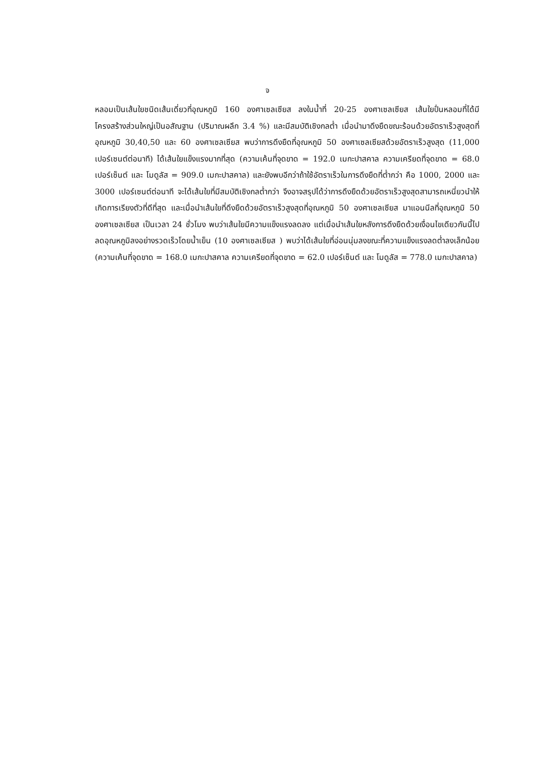จ
หลอมเป็นเส้นใยชนิดเส้นเดี่ยวที่อุณหภูมิ 160 องศาเซลเซียส ลงในน้ำที่ 20-25 องศาเซลเซียส เส้นใยปั่นหลอมที่ได้มีโครงสร้างส่วนใหญ่เป็นอสัณฐาน (ปริมาณผลึก 3.4 %) และมีสมบัติเชิงกลต่ำ เมื่อนำมาดึงยืดขณะร้อนด้วยอัตราเร็วสูงสุดที่อุณหภูมิ 30,40,50 และ 60 องศาเซลเซียส พบว่าการดึงยืดที่อุณหภูมิ 50 องศาเซลเซียสด้วยอัตราเร็วสูงสุด (11,000 เปอร์เซนต์ต่อนาที) ได้เส้นใยแข็งแรงมากที่สุด (ความเค้นที่จุดขาด = 192.0 เมกะปาสคาล ความเครียดที่จุดขาด = 68.0 เปอร์เซ็นต์ และ โมดูลัส = 909.0 เมกะปาสคาล) และยังพบอีกว่าถ้าใช้อัตราเร็วในการดึงยืดที่ต่ำกว่า คือ 1000, 2000 และ 3000 เปอร์เซนต์ต่อนาที จะได้เส้นใยที่มีสมบัติเชิงกลต่ำกว่า จึงอาจสรุปได้ว่าการดึงยืดด้วยอัตราเร็วสูงสุดสามารถเหนี่ยวนำให้เกิดการเรียงตัวที่ดีที่สุด และเมื่อนำเส้นใยที่ดึงยืดด้วยอัตราเร็วสูงสุดที่อุณหภูมิ 50 องศาเซลเซียส มาแอนนีลที่อุณหภูมิ 50 องศาเซลเซียส เป็นเวลา 24 ชั่วโมง พบว่าเส้นใยมีความแข็งแรงลดลง แต่เมื่อนำเส้นใยหลังการดึงยืดด้วยเงื่อนไขเดียวกันนี้ไปลดอุณหภูมิลงอย่างรวดเร็วโดยน้ำเย็น (10 องศาเซลเซียส ) พบว่าได้เส้นใยที่อ่อนนุ่มลงขณะที่ความแข็งแรงลดต่ำลงเล็กน้อย (ความเค้นที่จุดขาด = 168.0 เมกะปาสคาล ความเครียดที่จุดขาด = 62.0 เปอร์เซ็นต์ และ โมดูลัส = 778.0 เมกะปาสคาล)